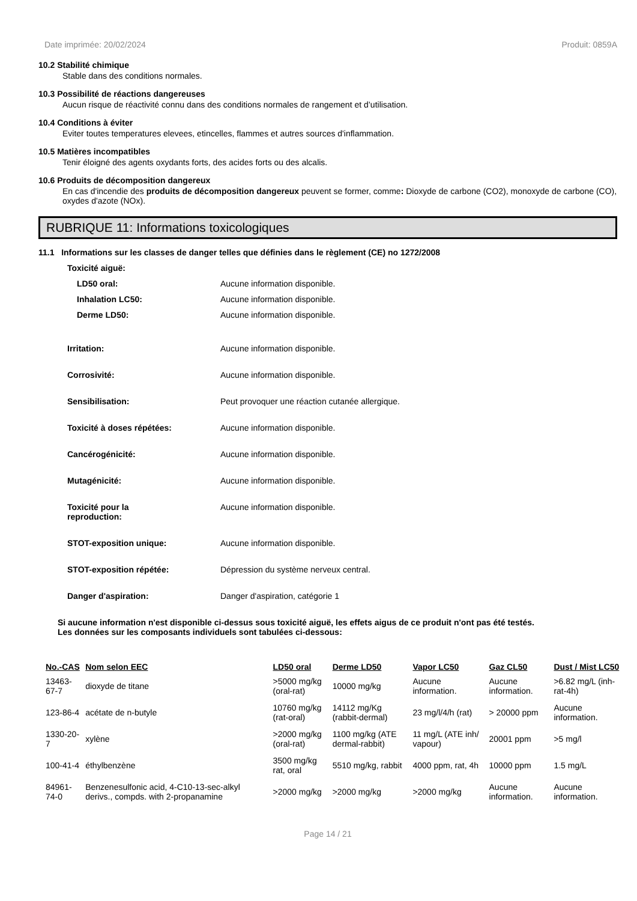Date imprimée: 20/02/2024 Produit: 0859A
10.2 Stabilité chimique
Stable dans des conditions normales.
10.3 Possibilité de réactions dangereuses
Aucun risque de réactivité connu dans des conditions normales de rangement et d’utilisation.
10.4 Conditions à éviter
Eviter toutes temperatures elevees, etincelles, flammes et autres sources d'inflammation.
10.5 Matières incompatibles
Tenir éloigné des agents oxydants forts, des acides forts ou des alcalis.
10.6 Produits de décomposition dangereux
En cas d'incendie des produits de décomposition dangereux peuvent se former, comme: Dioxyde de carbone (CO2), monoxyde de carbone (CO), oxydes d'azote (NOx).
RUBRIQUE 11: Informations toxicologiques
11.1 Informations sur les classes de danger telles que définies dans le règlement (CE) no 1272/2008
Toxicité aiguë:
LD50 oral: Aucune information disponible.
Inhalation LC50: Aucune information disponible.
Derme LD50: Aucune information disponible.
Irritation: Aucune information disponible.
Corrosivité: Aucune information disponible.
Sensibilisation: Peut provoquer une réaction cutanée allergique.
Toxicité à doses répétées: Aucune information disponible.
Cancérogénicité: Aucune information disponible.
Mutagénicité: Aucune information disponible.
Toxicité pour la
reproduction: Aucune information disponible.
STOT-exposition unique: Aucune information disponible.
STOT-exposition répétée: Dépression du système nerveux central.
Danger d'aspiration: Danger d'aspiration, catégorie 1
Si aucune information n'est disponible ci-dessus sous toxicité aiguë, les effets aigus de ce produit n'ont pas été testés.
Les données sur les composants individuels sont tabulées ci-dessous:
| No.-CAS | Nom selon EEC | LD50 oral | Derme LD50 | Vapor LC50 | Gaz CL50 | Dust / Mist LC50 |
| --- | --- | --- | --- | --- | --- | --- |
| 13463-67-7 | dioxyde de titane | >5000 mg/kg (oral-rat) | 10000 mg/kg | Aucune information. | Aucune information. | >6.82 mg/L (inh-rat-4h) |
| 123-86-4 | acétate de n-butyle | 10760 mg/kg (rat-oral) | 14112 mg/Kg (rabbit-dermal) | 23 mg/l/4/h (rat) | > 20000 ppm | Aucune information. |
| 1330-20-7 | xylène | >2000 mg/kg (oral-rat) | 1100 mg/kg (ATE dermal-rabbit) | 11 mg/L (ATE inh/ vapour) | 20001 ppm | >5 mg/l |
| 100-41-4 | éthylbenzène | 3500 mg/kg rat, oral | 5510 mg/kg, rabbit | 4000 ppm, rat, 4h | 10000 ppm | 1.5 mg/L |
| 84961-74-0 | Benzenesulfonic acid, 4-C10-13-sec-alkyl derivs., compds. with 2-propanamine | >2000 mg/kg | >2000 mg/kg | >2000 mg/kg | Aucune information. | Aucune information. |
Page 14 / 21